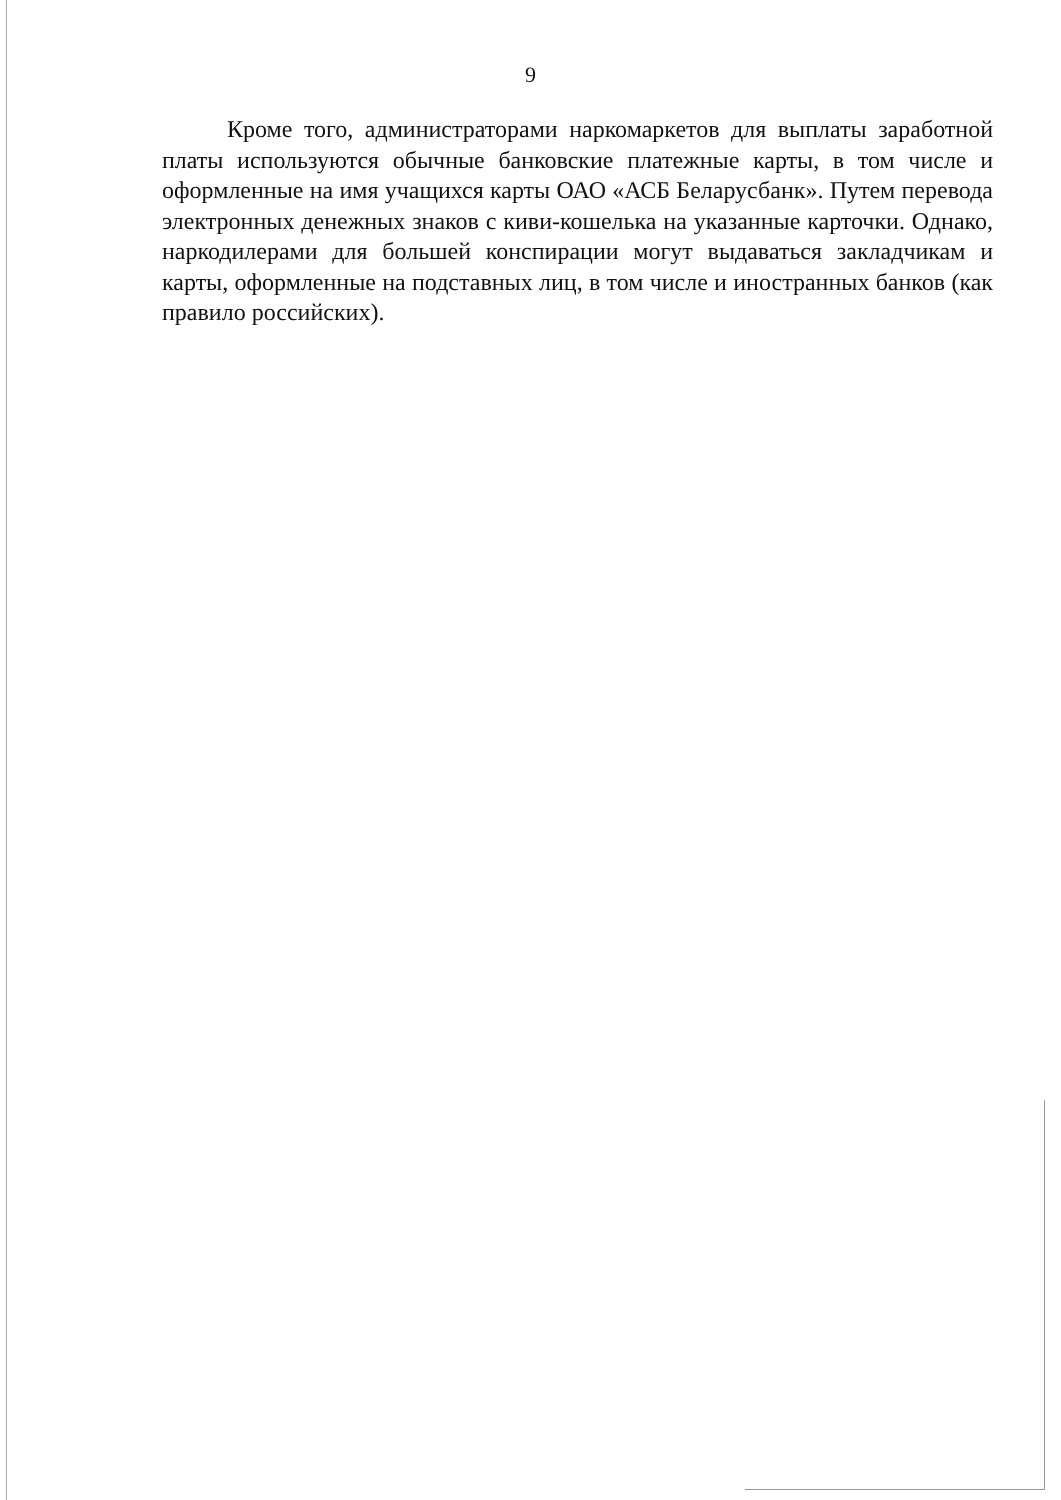9
Кроме того, администраторами наркомаркетов для выплаты заработной платы используются обычные банковские платежные карты, в том числе и оформленные на имя учащихся карты ОАО «АСБ Беларусбанк». Путем перевода электронных денежных знаков с киви-кошелька на указанные карточки. Однако, наркодилерами для большей конспирации могут выдаваться закладчикам и карты, оформленные на подставных лиц, в том числе и иностранных банков (как правило российских).